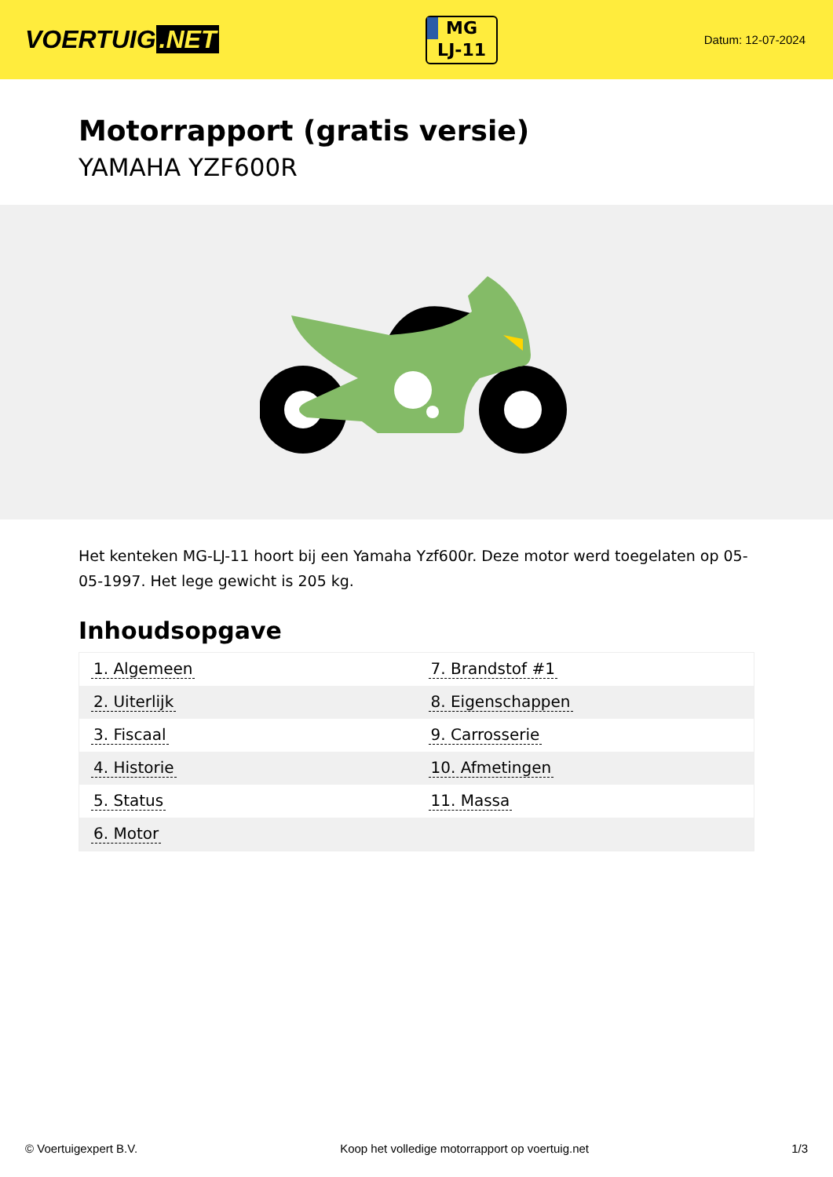VOERTUIG.NET
MG
LJ-11
Datum: 12-07-2024
Motorrapport (gratis versie)
YAMAHA YZF600R
Het kenteken MG-LJ-11 hoort bij een Yamaha Yzf600r. Deze motor werd toegelaten op 05-05-1997. Het lege gewicht is 205 kg.
Inhoudsopgave
| 1. Algemeen | 7. Brandstof #1 |
| 2. Uiterlijk | 8. Eigenschappen |
| 3. Fiscaal | 9. Carrosserie |
| 4. Historie | 10. Afmetingen |
| 5. Status | 11. Massa |
| 6. Motor | |
© Voertuigexpert B.V. Koop het volledige motorrapport op voertuig.net 1/3